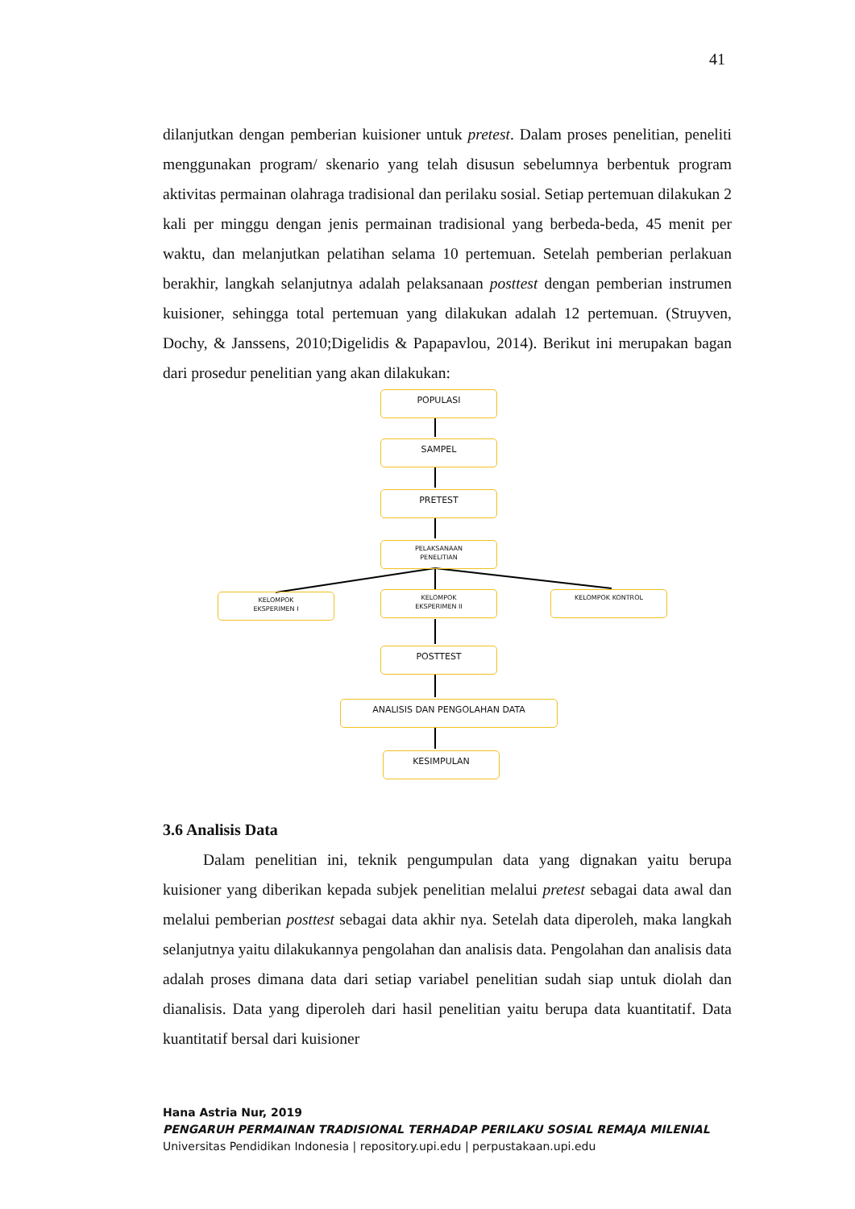41
dilanjutkan dengan pemberian kuisioner untuk pretest. Dalam proses penelitian, peneliti menggunakan program/ skenario yang telah disusun sebelumnya berbentuk program aktivitas permainan olahraga tradisional dan perilaku sosial. Setiap pertemuan dilakukan 2 kali per minggu dengan jenis permainan tradisional yang berbeda-beda, 45 menit per waktu, dan melanjutkan pelatihan selama 10 pertemuan. Setelah pemberian perlakuan berakhir, langkah selanjutnya adalah pelaksanaan posttest dengan pemberian instrumen kuisioner, sehingga total pertemuan yang dilakukan adalah 12 pertemuan. (Struyven, Dochy, & Janssens, 2010;Digelidis & Papapavlou, 2014). Berikut ini merupakan bagan dari prosedur penelitian yang akan dilakukan:
POPULASI
SAMPEL
PRETEST
PELAKSANAAN
PENELITIAN
KELOMPOK
EKSPERIMEN I
KELOMPOK
EKSPERIMEN II
KELOMPOK KONTROL
POSTTEST
ANALISIS DAN PENGOLAHAN DATA
KESIMPULAN
3.6 Analisis Data
Dalam penelitian ini, teknik pengumpulan data yang dignakan yaitu berupa kuisioner yang diberikan kepada subjek penelitian melalui pretest sebagai data awal dan melalui pemberian posttest sebagai data akhir nya. Setelah data diperoleh, maka langkah selanjutnya yaitu dilakukannya pengolahan dan analisis data. Pengolahan dan analisis data adalah proses dimana data dari setiap variabel penelitian sudah siap untuk diolah dan dianalisis. Data yang diperoleh dari hasil penelitian yaitu berupa data kuantitatif. Data kuantitatif bersal dari kuisioner
Hana Astria Nur, 2019
PENGARUH PERMAINAN TRADISIONAL TERHADAP PERILAKU SOSIAL REMAJA MILENIAL
Universitas Pendidikan Indonesia | repository.upi.edu | perpustakaan.upi.edu